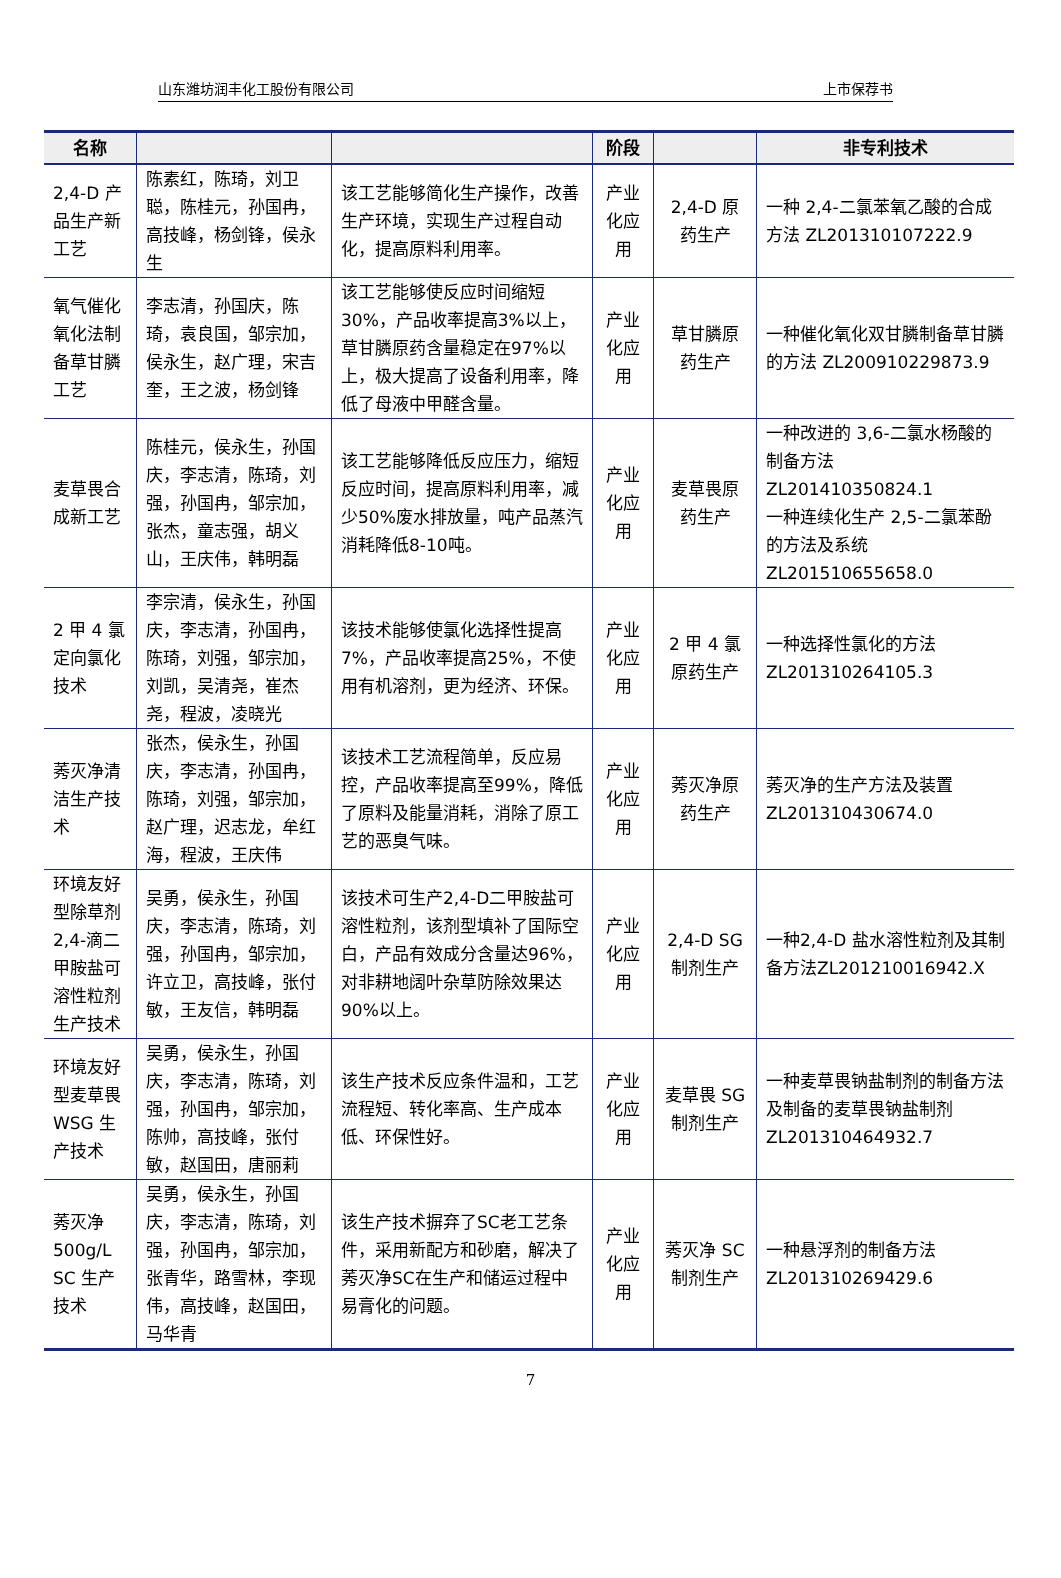山东潍坊润丰化工股份有限公司 上市保荐书
| 名称 | | | 阶段 | | 非专利技术 |
| --- | --- | --- | --- | --- | --- |
| 2,4-D 产品生产新工艺 | 陈素红，陈琦，刘卫聪，陈桂元，孙国冉，高技峰，杨剑锋，侯永生 | 该工艺能够简化生产操作，改善生产环境，实现生产过程自动化，提高原料利用率。 | 产业化应用 | 2,4-D 原药生产 | 一种 2,4-二氯苯氧乙酸的合成方法 ZL201310107222.9 |
| 氧气催化氧化法制备草甘膦工艺 | 李志清，孙国庆，陈琦，袁良国，邹宗加，侯永生，赵广理，宋吉奎，王之波，杨剑锋 | 该工艺能够使反应时间缩短30%，产品收率提高3%以上，草甘膦原药含量稳定在97%以上，极大提高了设备利用率，降低了母液中甲醛含量。 | 产业化应用 | 草甘膦原药生产 | 一种催化氧化双甘膦制备草甘膦的方法 ZL200910229873.9 |
| 麦草畏合成新工艺 | 陈桂元，侯永生，孙国庆，李志清，陈琦，刘强，孙国冉，邹宗加，张杰，童志强，胡义山，王庆伟，韩明磊 | 该工艺能够降低反应压力，缩短反应时间，提高原料利用率，减少50%废水排放量，吨产品蒸汽消耗降低8-10吨。 | 产业化应用 | 麦草畏原药生产 | 一种改进的 3,6-二氯水杨酸的制备方法 ZL201410350824.1 一种连续化生产 2,5-二氯苯酚的方法及系统 ZL201510655658.0 |
| 2 甲 4 氯定向氯化技术 | 李宗清，侯永生，孙国庆，李志清，孙国冉，陈琦，刘强，邹宗加，刘凯，吴清尧，崔杰尧，程波，凌晓光 | 该技术能够使氯化选择性提高7%，产品收率提高25%，不使用有机溶剂，更为经济、环保。 | 产业化应用 | 2 甲 4 氯原药生产 | 一种选择性氯化的方法 ZL201310264105.3 |
| 莠灭净清洁生产技术 | 张杰，侯永生，孙国庆，李志清，孙国冉，陈琦，刘强，邹宗加，赵广理，迟志龙，牟红海，程波，王庆伟 | 该技术工艺流程简单，反应易控，产品收率提高至99%，降低了原料及能量消耗，消除了原工艺的恶臭气味。 | 产业化应用 | 莠灭净原药生产 | 莠灭净的生产方法及装置 ZL201310430674.0 |
| 环境友好型除草剂2,4-滴二甲胺盐可溶性粒剂生产技术 | 吴勇，侯永生，孙国庆，李志清，陈琦，刘强，孙国冉，邹宗加，许立卫，高技峰，张付敏，王友信，韩明磊 | 该技术可生产2,4-D二甲胺盐可溶性粒剂，该剂型填补了国际空白，产品有效成分含量达96%，对非耕地阔叶杂草防除效果达90%以上。 | 产业化应用 | 2,4-D SG 制剂生产 | 一种2,4-D 盐水溶性粒剂及其制备方法ZL201210016942.X |
| 环境友好型麦草畏WSG 生产技术 | 吴勇，侯永生，孙国庆，李志清，陈琦，刘强，孙国冉，邹宗加，陈帅，高技峰，张付敏，赵国田，唐丽莉 | 该生产技术反应条件温和，工艺流程短、转化率高、生产成本低、环保性好。 | 产业化应用 | 麦草畏 SG 制剂生产 | 一种麦草畏钠盐制剂的制备方法及制备的麦草畏钠盐制剂 ZL201310464932.7 |
| 莠灭净500g/L SC 生产技术 | 吴勇，侯永生，孙国庆，李志清，陈琦，刘强，孙国冉，邹宗加，张青华，路雪林，李现伟，高技峰，赵国田，马华青 | 该生产技术摒弃了SC老工艺条件，采用新配方和砂磨，解决了莠灭净SC在生产和储运过程中易膏化的问题。 | 产业化应用 | 莠灭净 SC 制剂生产 | 一种悬浮剂的制备方法 ZL201310269429.6 |
7